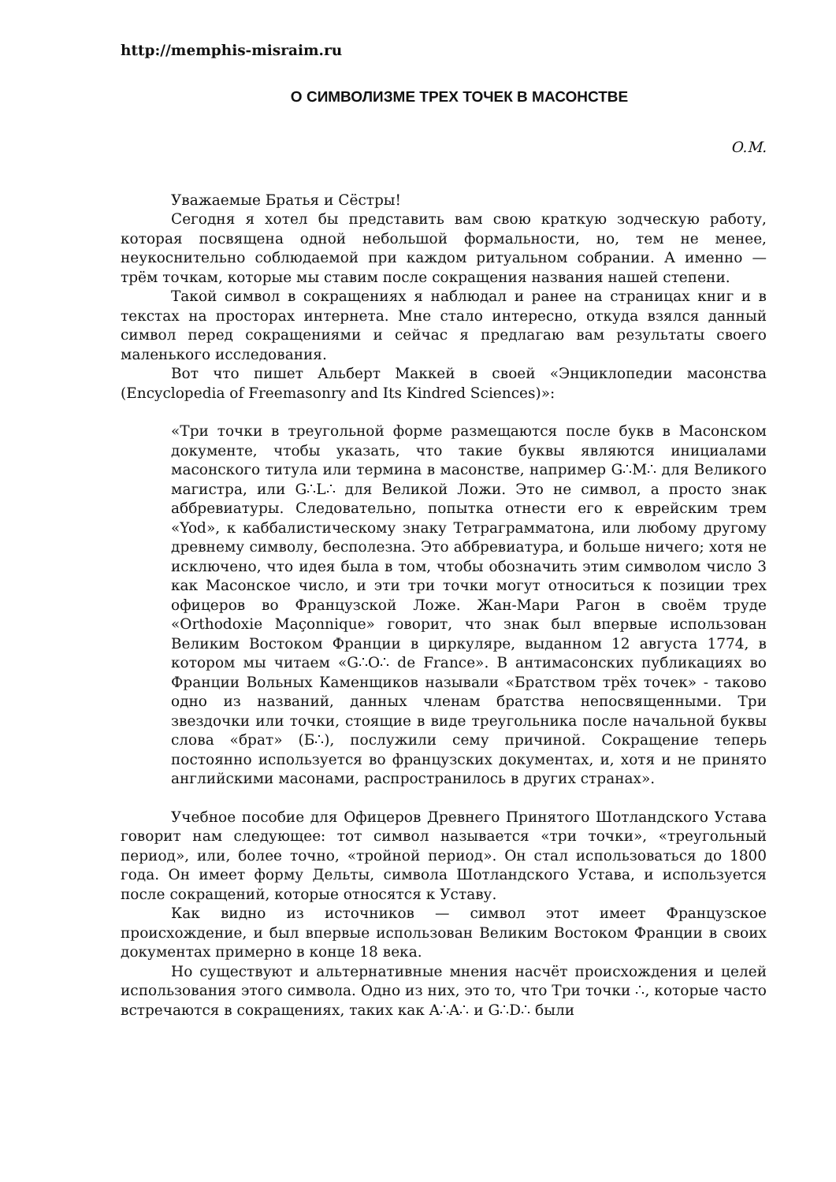http://memphis-misraim.ru
О СИМВОЛИЗМЕ ТРЕХ ТОЧЕК В МАСОНСТВЕ
О.М.
Уважаемые Братья и Сёстры!
Сегодня я хотел бы представить вам свою краткую зодческую работу, которая посвящена одной небольшой формальности, но, тем не менее, неукоснительно соблюдаемой при каждом ритуальном собрании. А именно — трём точкам, которые мы ставим после сокращения названия нашей степени.
Такой символ в сокращениях я наблюдал и ранее на страницах книг и в текстах на просторах интернета. Мне стало интересно, откуда взялся данный символ перед сокращениями и сейчас я предлагаю вам результаты своего маленького исследования.
Вот что пишет Альберт Маккей в своей «Энциклопедии масонства (Encyclopedia of Freemasonry and Its Kindred Sciences)»:
«Три точки в треугольной форме размещаются после букв в Масонском документе, чтобы указать, что такие буквы являются инициалами масонского титула или термина в масонстве, например G∴M∴ для Великого магистра, или G∴L∴ для Великой Ложи. Это не символ, а просто знак аббревиатуры. Следовательно, попытка отнести его к еврейским трем «Yod», к каббалистическому знаку Тетраграмматона, или любому другому древнему символу, бесполезна. Это аббревиатура, и больше ничего; хотя не исключено, что идея была в том, чтобы обозначить этим символом число 3 как Масонское число, и эти три точки могут относиться к позиции трех офицеров во Французской Ложе. Жан-Мари Рагон в своём труде «Orthodoxie Maçonnique» говорит, что знак был впервые использован Великим Востоком Франции в циркуляре, выданном 12 августа 1774, в котором мы читаем «G∴O∴ de France». В антимасонских публикациях во Франции Вольных Каменщиков называли «Братством трёх точек» - таково одно из названий, данных членам братства непосвященными. Три звездочки или точки, стоящие в виде треугольника после начальной буквы слова «брат» (Б∴), послужили сему причиной. Сокращение теперь постоянно используется во французских документах, и, хотя и не принято английскими масонами, распространилось в других странах».
Учебное пособие для Офицеров Древнего Принятого Шотландского Устава говорит нам следующее: тот символ называется «три точки», «треугольный период», или, более точно, «тройной период». Он стал использоваться до 1800 года. Он имеет форму Дельты, символа Шотландского Устава, и используется после сокращений, которые относятся к Уставу.
Как видно из источников — символ этот имеет Французское происхождение, и был впервые использован Великим Востоком Франции в своих документах примерно в конце 18 века.
Но существуют и альтернативные мнения насчёт происхождения и целей использования этого символа. Одно из них, это то, что Три точки ∴, которые часто встречаются в сокращениях, таких как A∴A∴ и G∴D∴ были